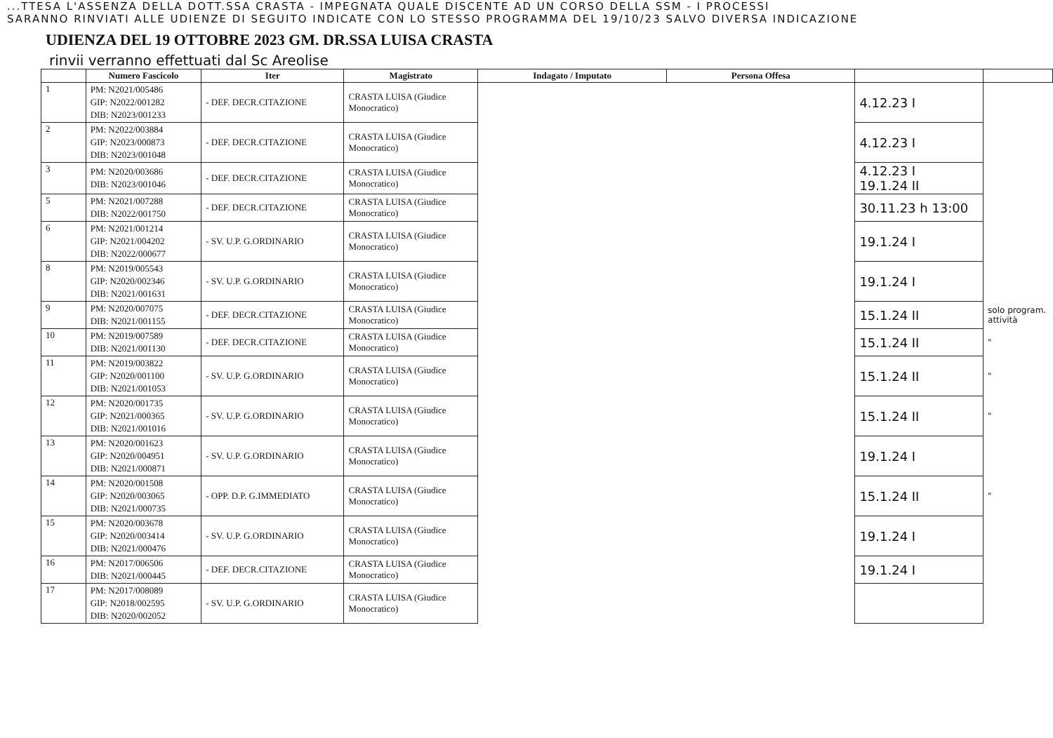...TTESA L'ASSENZA DELLA DOTT.SSA CRASTA - IMPEGNATA QUALE DISCENTE AD UN CORSO DELLA SSM - I PROCESSI
SARANNO RINVIATI ALLE UDIENZE DI SEGUITO INDICATE CON LO STESSO PROGRAMMA DEL 19/10/23 SALVO DIVERSA INDICAZIONE
UDIENZA DEL 19 OTTOBRE 2023 GM. DR.SSA LUISA CRASTA
rinvii verranno effettuati dal Sc Areolise
| | Numero Fascicolo | Iter | Magistrato | Indagato / Imputato | Persona Offesa | | |
| --- | --- | --- | --- | --- | --- | --- | --- |
| 1 | PM: N2021/005486 GIP: N2022/001282 DIB: N2023/001233 | - DEF. DECR.CITAZIONE | CRASTA LUISA (Giudice Monocratico) | | | 4.12.23 I | |
| 2 | PM: N2022/003884 GIP: N2023/000873 DIB: N2023/001048 | - DEF. DECR.CITAZIONE | CRASTA LUISA (Giudice Monocratico) | | | 4.12.23 I | |
| 3 | PM: N2020/003686 DIB: N2023/001046 | - DEF. DECR.CITAZIONE | CRASTA LUISA (Giudice Monocratico) | | | 4.12.23 I 19.1.24 II | |
| 5 | PM: N2021/007288 DIB: N2022/001750 | - DEF. DECR.CITAZIONE | CRASTA LUISA (Giudice Monocratico) | | | 30.11.23 h 13:00 | |
| 6 | PM: N2021/001214 GIP: N2021/004202 DIB: N2022/000677 | - SV. U.P. G.ORDINARIO | CRASTA LUISA (Giudice Monocratico) | | | 19.1.24 I | |
| 8 | PM: N2019/005543 GIP: N2020/002346 DIB: N2021/001631 | - SV. U.P. G.ORDINARIO | CRASTA LUISA (Giudice Monocratico) | | | 19.1.24 I | |
| 9 | PM: N2020/007075 DIB: N2021/001155 | - DEF. DECR.CITAZIONE | CRASTA LUISA (Giudice Monocratico) | | | 15.1.24 II | solo program. attività |
| 10 | PM: N2019/007589 DIB: N2021/001130 | - DEF. DECR.CITAZIONE | CRASTA LUISA (Giudice Monocratico) | | | 15.1.24 II | " |
| 11 | PM: N2019/003822 GIP: N2020/001100 DIB: N2021/001053 | - SV. U.P. G.ORDINARIO | CRASTA LUISA (Giudice Monocratico) | | | 15.1.24 II | " |
| 12 | PM: N2020/001735 GIP: N2021/000365 DIB: N2021/001016 | - SV. U.P. G.ORDINARIO | CRASTA LUISA (Giudice Monocratico) | | | 15.1.24 II | " |
| 13 | PM: N2020/001623 GIP: N2020/004951 DIB: N2021/000871 | - SV. U.P. G.ORDINARIO | CRASTA LUISA (Giudice Monocratico) | | | 19.1.24 I | |
| 14 | PM: N2020/001508 GIP: N2020/003065 DIB: N2021/000735 | - OPP. D.P. G.IMMEDIATO | CRASTA LUISA (Giudice Monocratico) | | | 15.1.24 II | " |
| 15 | PM: N2020/003678 GIP: N2020/003414 DIB: N2021/000476 | - SV. U.P. G.ORDINARIO | CRASTA LUISA (Giudice Monocratico) | | | 19.1.24 I | |
| 16 | PM: N2017/006506 DIB: N2021/000445 | - DEF. DECR.CITAZIONE | CRASTA LUISA (Giudice Monocratico) | | | 19.1.24 I | |
| 17 | PM: N2017/008089 GIP: N2018/002595 DIB: N2020/002052 | - SV. U.P. G.ORDINARIO | CRASTA LUISA (Giudice Monocratico) | | | | |